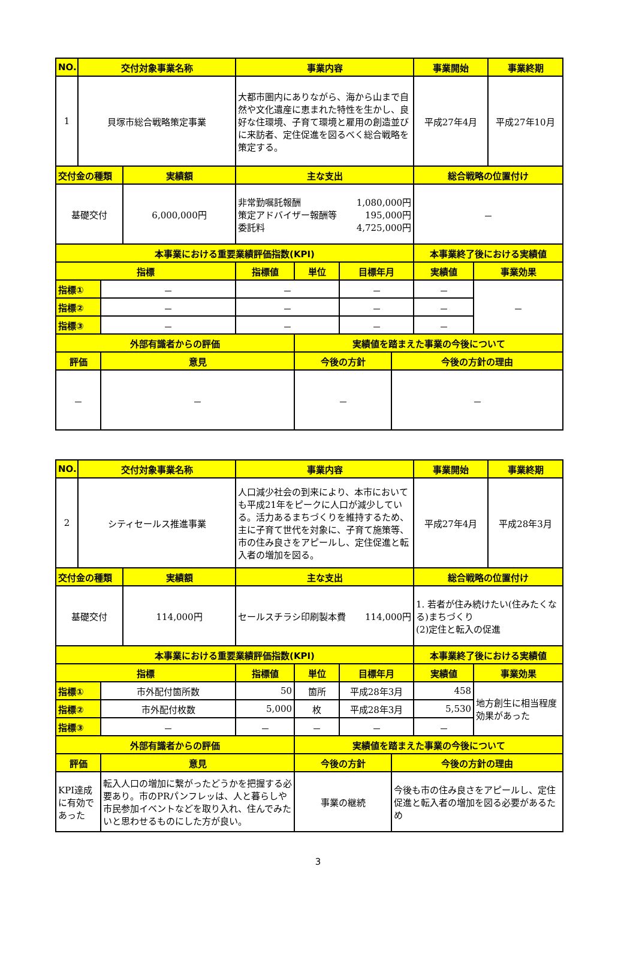| NO. | 交付対象事業名称 | | | 事業内容 | | | | 事業開始 | | 事業終期 |
| --- | --- | --- | --- | --- | --- | --- | --- | --- | --- | --- |
| 1 | 貝塚市総合戦略策定事業 | | | 大都市圏内にありながら、海から山まで自然や文化遺産に恵まれた特性を生かし、良好な住環境、子育て環境と雇用の創造並びに来訪者、定住促進を図るべく総合戦略を策定する。 | | | | 平成27年4月 | | 平成27年10月 |
| 交付金の種類 | | | 実績額 | 主な支出 | | | | 総合戦略の位置付け | | |
| 基礎交付 | | | 6,000,000円 | 非常勤嘱託報酬 1,080,000円 策定アドバイザー報酬等 195,000円 委託料 4,725,000円 | | | | － | | |
| 本事業における重要業績評価指数(KPI) | | | | | | | | 本事業終了後における実績値 | | |
| 指標 | | | | 指標値 | 単位 | 目標年月 | | 実績値 | 事業効果 | |
| 指標① | | － | | － | | － | | － | － | |
| 指標② | | － | | － | | － | | － | | |
| 指標③ | | － | | － | | － | | － | | |
| 外部有識者からの評価 | | | | | 実績値を踏まえた事業の今後について | | | | | |
| 評価 | | 意見 | | | 今後の方針 | | 今後の方針の理由 | | | |
| － | | － | | | － | | － | | | |
| NO. | 交付対象事業名称 | | | 事業内容 | | | | 事業開始 | | 事業終期 |
| --- | --- | --- | --- | --- | --- | --- | --- | --- | --- | --- |
| 2 | シティセールス推進事業 | | | 人口減少社会の到来により、本市においても平成21年をピークに人口が減少している。活力あるまちづくりを維持するため、主に子育て世代を対象に、子育て施策等、市の住み良さをアピールし、定住促進と転入者の増加を図る。 | | | | 平成27年4月 | | 平成28年3月 |
| 交付金の種類 | | | 実績額 | 主な支出 | | | | 総合戦略の位置付け | | |
| 基礎交付 | | | 114,000円 | セールスチラシ印刷製本費 114,000円 | | | | 1. 若者が住み続けたい(住みたくなる)まちづくり (2)定住と転入の促進 | | |
| 本事業における重要業績評価指数(KPI) | | | | | | | | 本事業終了後における実績値 | | |
| 指標 | | | | 指標値 | 単位 | 目標年月 | | 実績値 | 事業効果 | |
| 指標① | | 市外配付箇所数 | | 50 | 箇所 | 平成28年3月 | | 458 | 地方創生に相当程度効果があった | |
| 指標② | | 市外配付枚数 | | 5,000 | 枚 | 平成28年3月 | | 5,530 | | |
| 指標③ | | － | | － | － | － | | － | | |
| 外部有識者からの評価 | | | | | 実績値を踏まえた事業の今後について | | | | | |
| 評価 | | 意見 | | | 今後の方針 | | 今後の方針の理由 | | | |
| KPI達成に有効であった | | 転入人口の増加に繋がったどうかを把握する必要あり。市のPRパンフレッは、人と暮らしや市民参加イベントなどを取り入れ、住んでみたいと思わせるものにした方が良い。 | | | 事業の継続 | | 今後も市の住み良さをアピールし、定住促進と転入者の増加を図る必要があるため | | | |
3